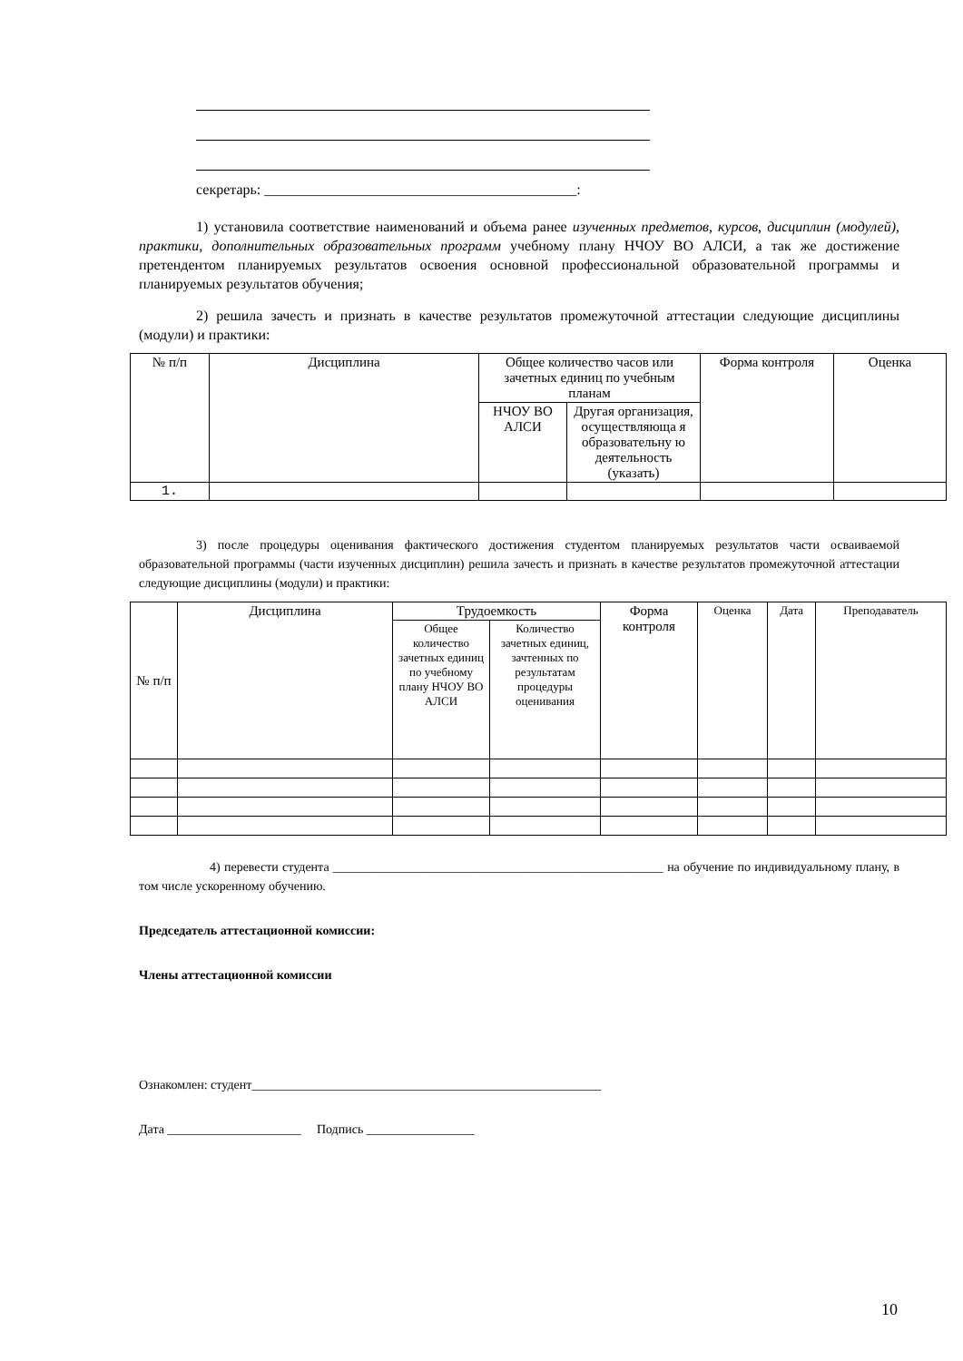секретарь: ___________________________________________:
1) установила соответствие наименований и объема ранее изученных предметов, курсов, дисциплин (модулей), практики, дополнительных образовательных программ учебному плану НЧОУ ВО АЛСИ, а так же достижение претендентом планируемых результатов освоения основной профессиональной образовательной программы и планируемых результатов обучения;
2) решила зачесть и признать в качестве результатов промежуточной аттестации следующие дисциплины (модули) и практики:
| № п/п | Дисциплина | Общее количество часов или зачетных единиц по учебным планам | | Форма контроля | Оценка |
| --- | --- | --- | --- | --- | --- |
| | | НЧОУ ВО АЛСИ | Другая организация, осуществляюща я образовательну ю деятельность (указать) | | |
| 1. | | | | | |
3) после процедуры оценивания фактического достижения студентом планируемых результатов части осваиваемой образовательной программы (части изученных дисциплин) решила зачесть и признать в качестве результатов промежуточной аттестации следующие дисциплины (модули) и практики:
| № п/п | Дисциплина | Трудоемкость | | Форма контроля | Оценка | Дата | Преподаватель |
| --- | --- | --- | --- | --- | --- | --- | --- |
| | | Общее количество зачетных единиц по учебному плану НЧОУ ВО АЛСИ | Количество зачетных единиц, зачтенных по результатам процедуры оценивания | | | | |
4) перевести студента ____________________________________________________ на обучение по индивидуальному плану, в том числе ускоренному обучению.
Председатель аттестационной комиссии:
Члены аттестационной комиссии
Ознакомлен: студент_______________________________________________________
Дата _____________________ Подпись _________________
10